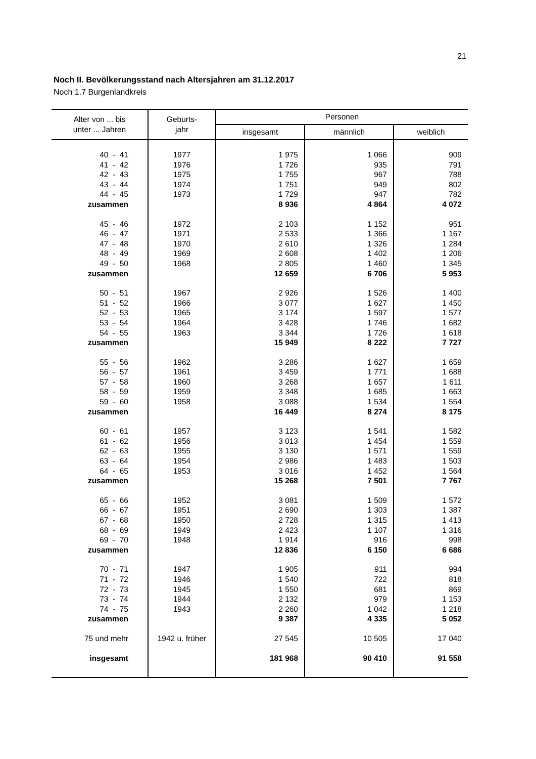21
Noch II. Bevölkerungsstand nach Altersjahren am 31.12.2017
Noch 1.7 Burgenlandkreis
| Alter von ... bis unter ... Jahren | Geburts- jahr | Personen | | |
| --- | --- | --- | --- | --- |
| | | insgesamt | männlich | weiblich |
| 40 - 41 | 1977 | 1 975 | 1 066 | 909 |
| 41 - 42 | 1976 | 1 726 | 935 | 791 |
| 42 - 43 | 1975 | 1 755 | 967 | 788 |
| 43 - 44 | 1974 | 1 751 | 949 | 802 |
| 44 - 45 | 1973 | 1 729 | 947 | 782 |
| zusammen | | 8 936 | 4 864 | 4 072 |
| 45 - 46 | 1972 | 2 103 | 1 152 | 951 |
| 46 - 47 | 1971 | 2 533 | 1 366 | 1 167 |
| 47 - 48 | 1970 | 2 610 | 1 326 | 1 284 |
| 48 - 49 | 1969 | 2 608 | 1 402 | 1 206 |
| 49 - 50 | 1968 | 2 805 | 1 460 | 1 345 |
| zusammen | | 12 659 | 6 706 | 5 953 |
| 50 - 51 | 1967 | 2 926 | 1 526 | 1 400 |
| 51 - 52 | 1966 | 3 077 | 1 627 | 1 450 |
| 52 - 53 | 1965 | 3 174 | 1 597 | 1 577 |
| 53 - 54 | 1964 | 3 428 | 1 746 | 1 682 |
| 54 - 55 | 1963 | 3 344 | 1 726 | 1 618 |
| zusammen | | 15 949 | 8 222 | 7 727 |
| 55 - 56 | 1962 | 3 286 | 1 627 | 1 659 |
| 56 - 57 | 1961 | 3 459 | 1 771 | 1 688 |
| 57 - 58 | 1960 | 3 268 | 1 657 | 1 611 |
| 58 - 59 | 1959 | 3 348 | 1 685 | 1 663 |
| 59 - 60 | 1958 | 3 088 | 1 534 | 1 554 |
| zusammen | | 16 449 | 8 274 | 8 175 |
| 60 - 61 | 1957 | 3 123 | 1 541 | 1 582 |
| 61 - 62 | 1956 | 3 013 | 1 454 | 1 559 |
| 62 - 63 | 1955 | 3 130 | 1 571 | 1 559 |
| 63 - 64 | 1954 | 2 986 | 1 483 | 1 503 |
| 64 - 65 | 1953 | 3 016 | 1 452 | 1 564 |
| zusammen | | 15 268 | 7 501 | 7 767 |
| 65 - 66 | 1952 | 3 081 | 1 509 | 1 572 |
| 66 - 67 | 1951 | 2 690 | 1 303 | 1 387 |
| 67 - 68 | 1950 | 2 728 | 1 315 | 1 413 |
| 68 - 69 | 1949 | 2 423 | 1 107 | 1 316 |
| 69 - 70 | 1948 | 1 914 | 916 | 998 |
| zusammen | | 12 836 | 6 150 | 6 686 |
| 70 - 71 | 1947 | 1 905 | 911 | 994 |
| 71 - 72 | 1946 | 1 540 | 722 | 818 |
| 72 - 73 | 1945 | 1 550 | 681 | 869 |
| 73 - 74 | 1944 | 2 132 | 979 | 1 153 |
| 74 - 75 | 1943 | 2 260 | 1 042 | 1 218 |
| zusammen | | 9 387 | 4 335 | 5 052 |
| 75 und mehr | 1942 u. früher | 27 545 | 10 505 | 17 040 |
| insgesamt | | 181 968 | 90 410 | 91 558 |